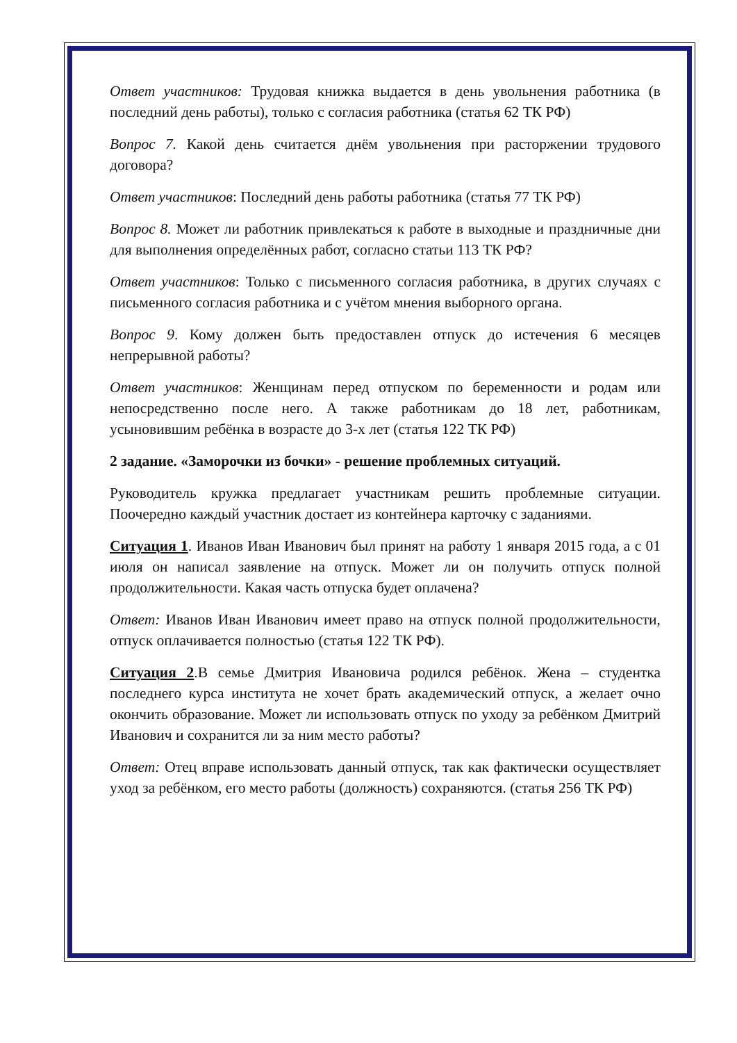Ответ участников: Трудовая книжка выдается в день увольнения работника (в последний день работы), только с согласия работника (статья 62 ТК РФ)
Вопрос 7. Какой день считается днём увольнения при расторжении трудового договора?
Ответ участников: Последний день работы работника (статья 77 ТК РФ)
Вопрос 8. Может ли работник привлекаться к работе в выходные и праздничные дни для выполнения определённых работ, согласно статьи 113 ТК РФ?
Ответ участников: Только с письменного согласия работника, в других случаях с письменного согласия работника и с учётом мнения выборного органа.
Вопрос 9. Кому должен быть предоставлен отпуск до истечения 6 месяцев непрерывной работы?
Ответ участников: Женщинам перед отпуском по беременности и родам или непосредственно после него. А также работникам до 18 лет, работникам, усыновившим ребёнка в возрасте до 3-х лет (статья 122 ТК РФ)
2 задание. «Заморочки из бочки» - решение проблемных ситуаций.
Руководитель кружка предлагает участникам решить проблемные ситуации. Поочередно каждый участник достает из контейнера карточку с заданиями.
Ситуация 1. Иванов Иван Иванович был принят на работу 1 января 2015 года, а с 01 июля он написал заявление на отпуск. Может ли он получить отпуск полной продолжительности. Какая часть отпуска будет оплачена?
Ответ: Иванов Иван Иванович имеет право на отпуск полной продолжительности, отпуск оплачивается полностью (статья 122 ТК РФ).
Ситуация 2.В семье Дмитрия Ивановича родился ребёнок. Жена – студентка последнего курса института не хочет брать академический отпуск, а желает очно окончить образование. Может ли использовать отпуск по уходу за ребёнком Дмитрий Иванович и сохранится ли за ним место работы?
Ответ: Отец вправе использовать данный отпуск, так как фактически осуществляет уход за ребёнком, его место работы (должность) сохраняются. (статья 256 ТК РФ)